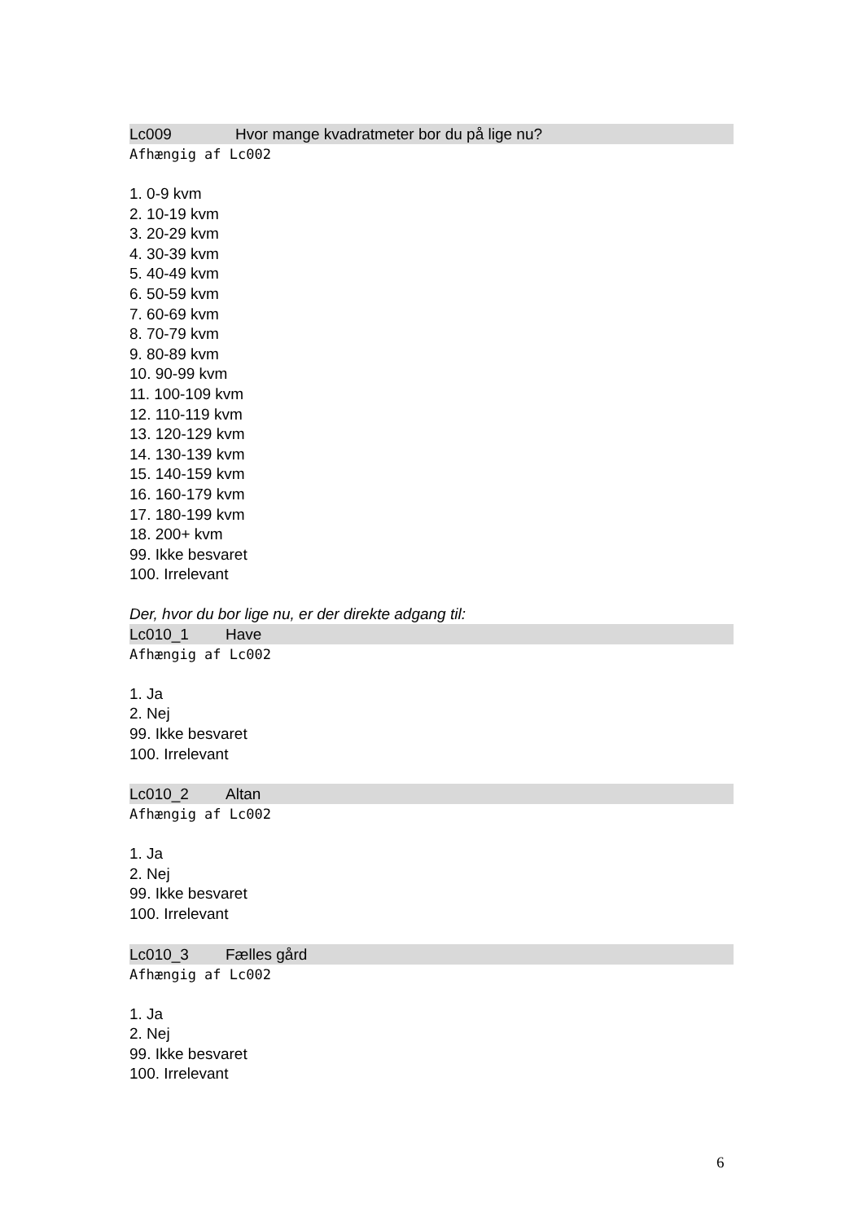Lc009 Hvor mange kvadratmeter bor du på lige nu?
Afhængig af Lc002
1. 0-9 kvm
2. 10-19 kvm
3. 20-29 kvm
4. 30-39 kvm
5. 40-49 kvm
6. 50-59 kvm
7. 60-69 kvm
8. 70-79 kvm
9. 80-89 kvm
10. 90-99 kvm
11. 100-109 kvm
12. 110-119 kvm
13. 120-129 kvm
14. 130-139 kvm
15. 140-159 kvm
16. 160-179 kvm
17. 180-199 kvm
18. 200+ kvm
99. Ikke besvaret
100. Irrelevant
Der, hvor du bor lige nu, er der direkte adgang til:
Lc010_1 Have
Afhængig af Lc002
1. Ja
2. Nej
99. Ikke besvaret
100. Irrelevant
Lc010_2 Altan
Afhængig af Lc002
1. Ja
2. Nej
99. Ikke besvaret
100. Irrelevant
Lc010_3 Fælles gård
Afhængig af Lc002
1. Ja
2. Nej
99. Ikke besvaret
100. Irrelevant
6